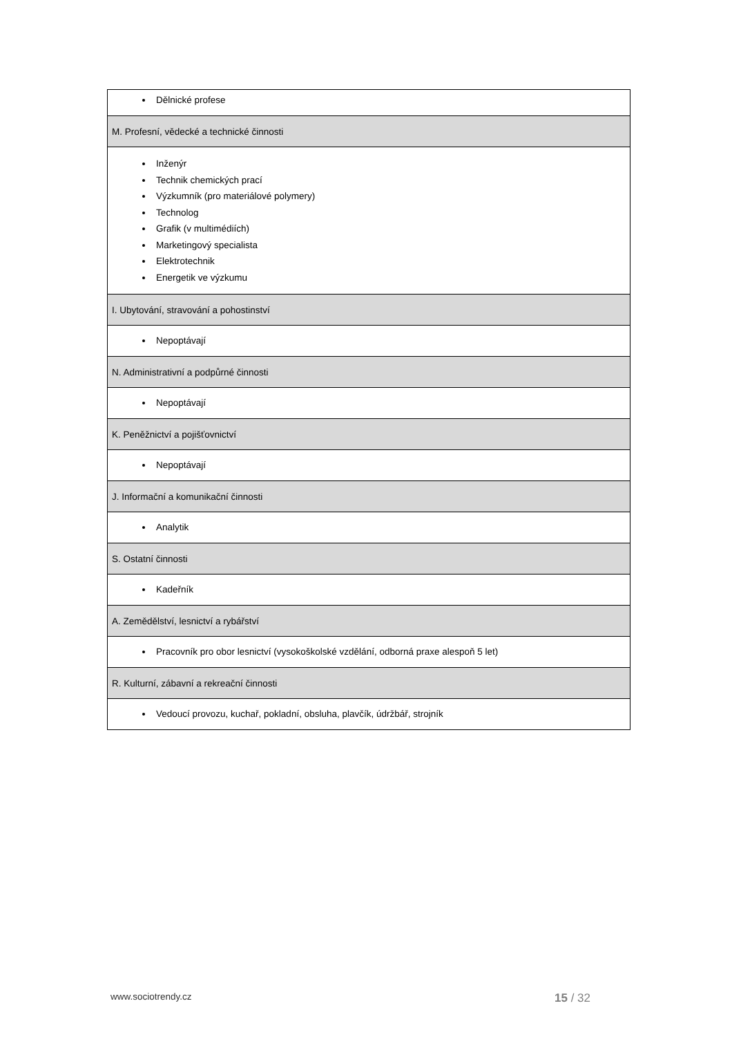| Dělnické profese |
| M. Profesní, vědecké a technické činnosti |
| Inženýr Technik chemických prací Výzkumník (pro materiálové polymery) Technolog Grafik (v multimédiích) Marketingový specialista Elektrotechnik Energetik ve výzkumu |
| I. Ubytování, stravování a pohostinství |
| Nepoptávají |
| N. Administrativní a podpůrné činnosti |
| Nepoptávají |
| K. Peněžnictví a pojišťovnictví |
| Nepoptávají |
| J. Informační a komunikační činnosti |
| Analytik |
| S. Ostatní činnosti |
| Kadeřník |
| A. Zemědělství, lesnictví a rybářství |
| Pracovník pro obor lesnictví (vysokoškolské vzdělání, odborná praxe alespoň 5 let) |
| R. Kulturní, zábavní a rekreační činnosti |
| Vedoucí provozu, kuchař, pokladní, obsluha, plavčík, údržbář, strojník |
www.sociotrendy.cz 15 / 32